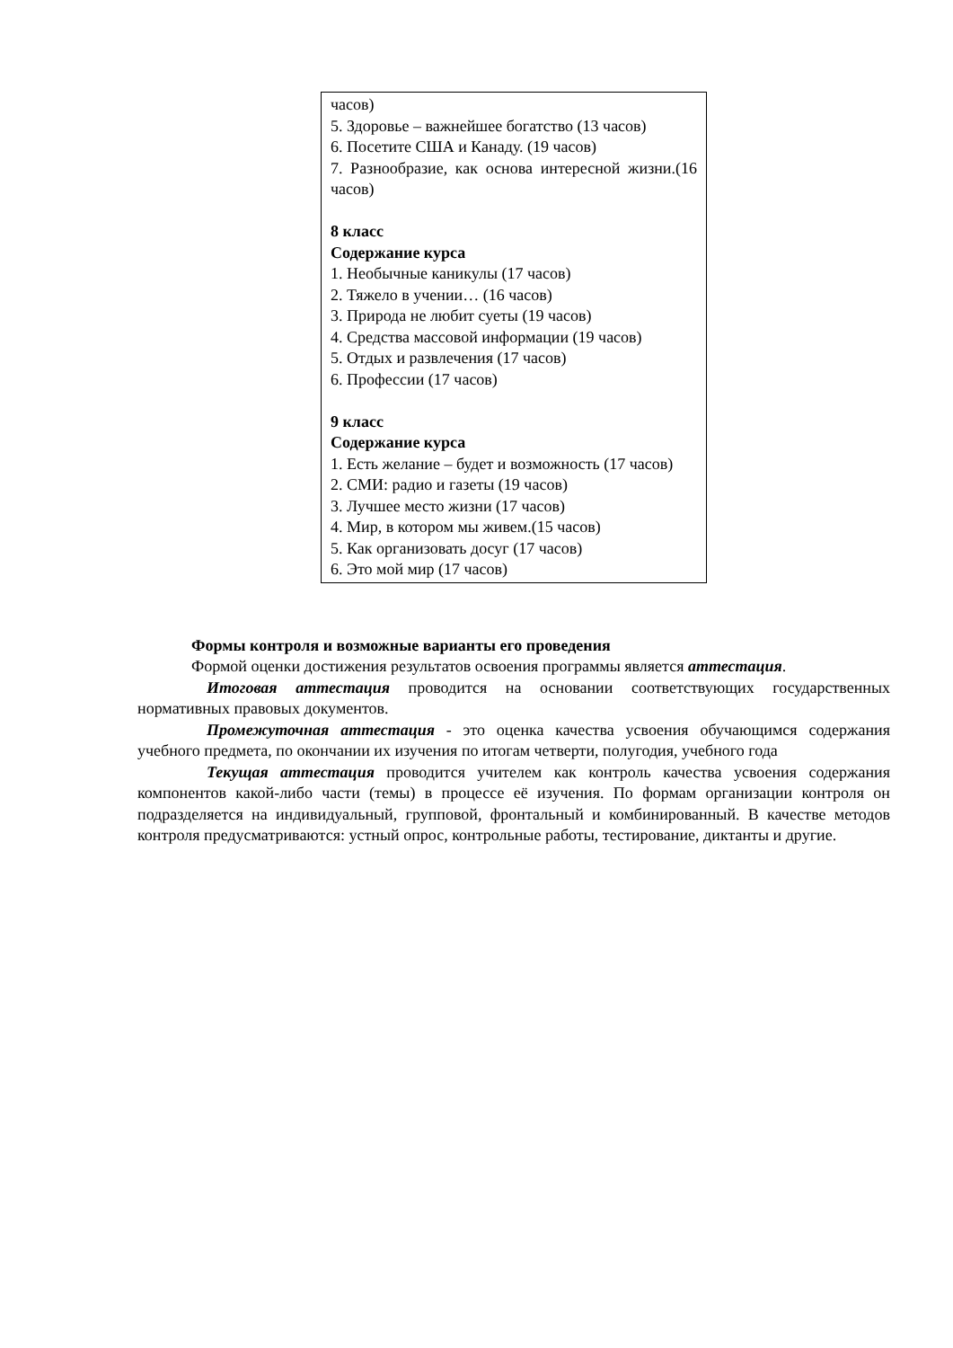| часов) 5. Здоровье – важнейшее богатство (13 часов) 6. Посетите США и Канаду. (19 часов) 7. Разнообразие, как основа интересной жизни.(16 часов) 8 класс Содержание курса 1. Необычные каникулы (17 часов) 2. Тяжело в учении… (16 часов) 3. Природа не любит суеты (19 часов) 4. Средства массовой информации (19 часов) 5. Отдых и развлечения (17 часов) 6. Профессии (17 часов) 9 класс Содержание курса 1. Есть желание – будет и возможность (17 часов) 2. СМИ: радио и газеты (19 часов) 3. Лучшее место жизни (17 часов) 4. Мир, в котором мы живем.(15 часов) 5. Как организовать досуг (17 часов) 6. Это мой мир (17 часов) |
Формы контроля и возможные варианты его проведения
Формой оценки достижения результатов освоения программы является аттестация.
Итоговая аттестация проводится на основании соответствующих государственных нормативных правовых документов.
Промежуточная аттестация - это оценка качества усвоения обучающимся содержания учебного предмета, по окончании их изучения по итогам четверти, полугодия, учебного года
Текущая аттестация проводится учителем как контроль качества усвоения содержания компонентов какой-либо части (темы) в процессе её изучения. По формам организации контроля он подразделяется на индивидуальный, групповой, фронтальный и комбинированный. В качестве методов контроля предусматриваются: устный опрос, контрольные работы, тестирование, диктанты и другие.